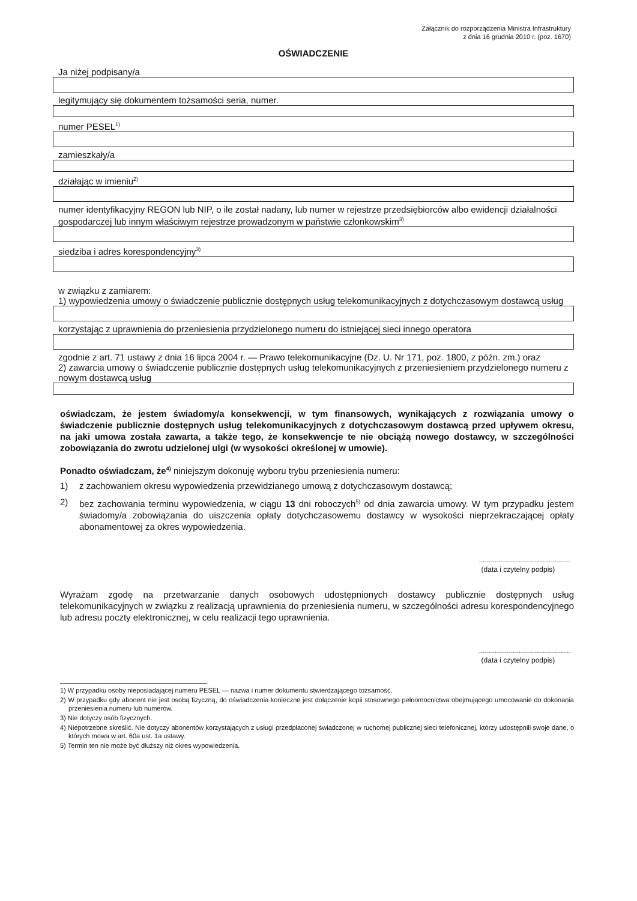Załącznik do rozporządzenia Ministra Infrastruktury
z dnia 16 grudnia 2010 r. (poz. 1670)
OŚWIADCZENIE
Ja niżej podpisany/a
legitymujący się dokumentem tożsamości seria, numer.
numer PESEL<sup>1)</sup>
zamieszkały/a
działając w imieniu<sup>2)</sup>
numer identyfikacyjny REGON lub NIP, o ile został nadany, lub numer w rejestrze przedsiębiorców albo ewidencji działalności gospodarczej lub innym właściwym rejestrze prowadzonym w państwie członkowskim<sup>3)</sup>
siedziba i adres korespondencyjny<sup>3)</sup>
w związku z zamiarem:
1) wypowiedzenia umowy o świadczenie publicznie dostępnych usług telekomunikacyjnych z dotychczasowym dostawcą usług
korzystając z uprawnienia do przeniesienia przydzielonego numeru do istniejącej sieci innego operatora
zgodnie z art. 71 ustawy z dnia 16 lipca 2004 r. — Prawo telekomunikacyjne (Dz. U. Nr 171, poz. 1800, z późn. zm.) oraz
2) zawarcia umowy o świadczenie publicznie dostępnych usług telekomunikacyjnych z przeniesieniem przydzielonego numeru z nowym dostawcą usług
oświadczam, że jestem świadomy/a konsekwencji, w tym finansowych, wynikających z rozwiązania umowy o świadczenie publicznie dostępnych usług telekomunikacyjnych z dotychczasowym dostawcą przed upływem okresu, na jaki umowa została zawarta, a także tego, że konsekwencje te nie obciążą nowego dostawcy, w szczególności zobowiązania do zwrotu udzielonej ulgi (w wysokości określonej w umowie).
Ponadto oświadczam, że<sup>4)</sup> niniejszym dokonuję wyboru trybu przeniesienia numeru:
1) z zachowaniem okresu wypowiedzenia przewidzianego umową z dotychczasowym dostawcą;
2) bez zachowania terminu wypowiedzenia, w ciągu 13 dni roboczych<sup>5)</sup> od dnia zawarcia umowy. W tym przypadku jestem świadomy/a zobowiązania do uiszczenia opłaty dotychczasowemu dostawcy w wysokości nieprzekraczającej opłaty abonamentowej za okres wypowiedzenia.
..............................................
(data i czytelny podpis)
Wyrażam zgodę na przetwarzanie danych osobowych udostępnionych dostawcy publicznie dostępnych usług telekomunikacyjnych w związku z realizacją uprawnienia do przeniesienia numeru, w szczególności adresu korespondencyjnego lub adresu poczty elektronicznej, w celu realizacji tego uprawnienia.
..............................................
(data i czytelny podpis)
1) W przypadku osoby nieposiadającej numeru PESEL — nazwa i numer dokumentu stwierdzającego tożsamość.
2) W przypadku gdy abonent nie jest osobą fizyczną, do oświadczenia konieczne jest dołączenie kopii stosownego pełnomocnictwa obejmującego umocowanie do dokonania przeniesienia numeru lub numerów.
3) Nie dotyczy osób fizycznych.
4) Niepotrzebne skreślić. Nie dotyczy abonentów korzystających z usługi przedpłaconej świadczonej w ruchomej publicznej sieci telefonicznej, którzy udostępnili swoje dane, o których mowa w art. 60a ust. 1a ustawy.
5) Termin ten nie może być dłuższy niż okres wypowiedzenia.